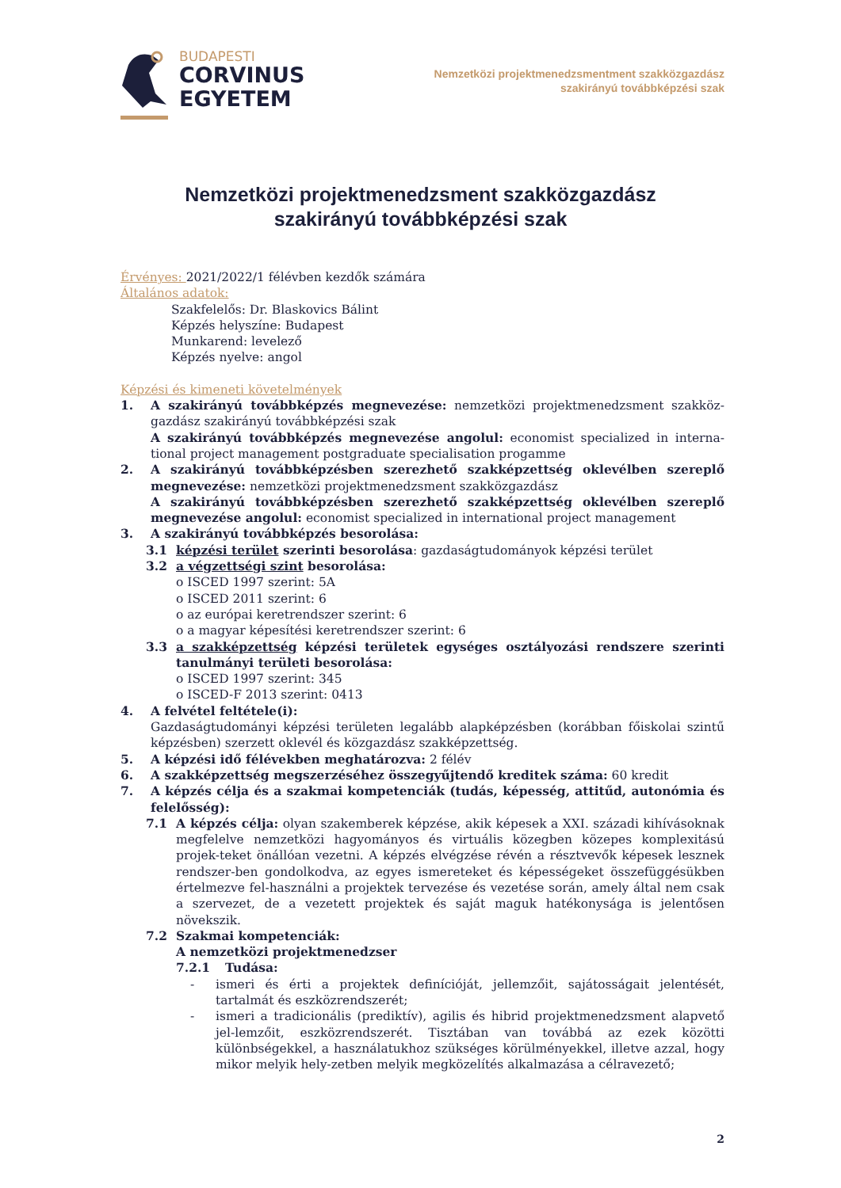BUDAPESTI
CORVINUS
EGYETEM
Nemzetközi projektmenedzsmentment szakközgazdász
szakirányú továbbképzési szak
Nemzetközi projektmenedzsment szakközgazdász
szakirányú továbbképzési szak
Érvényes: 2021/2022/1 félévben kezdők számára
Általános adatok:
Szakfelelős: Dr. Blaskovics Bálint
Képzés helyszíne: Budapest
Munkarend: levelező
Képzés nyelve: angol
Képzési és kimeneti követelmények
1. A szakirányú továbbképzés megnevezése: nemzetközi projektmenedzsment szakköz-gazdász szakirányú továbbképzési szak
A szakirányú továbbképzés megnevezése angolul: economist specialized in interna-tional project management postgraduate specialisation progamme
2. A szakirányú továbbképzésben szerezhető szakképzettség oklevélben szereplő megnevezése: nemzetközi projektmenedzsment szakközgazdász
A szakirányú továbbképzésben szerezhető szakképzettség oklevélben szereplő megnevezése angolul: economist specialized in international project management
3. A szakirányú továbbképzés besorolása:
3.1 képzési terület szerinti besorolása: gazdaságtudományok képzési terület
3.2 a végzettségi szint besorolása:
o ISCED 1997 szerint: 5A
o ISCED 2011 szerint: 6
o az európai keretrendszer szerint: 6
o a magyar képesítési keretrendszer szerint: 6
3.3 a szakképzettség képzési területek egységes osztályozási rendszere szerinti tanulmányi területi besorolása:
o ISCED 1997 szerint: 345
o ISCED-F 2013 szerint: 0413
4. A felvétel feltétele(i):
Gazdaságtudományi képzési területen legalább alapképzésben (korábban főiskolai szintű képzésben) szerzett oklevél és közgazdász szakképzettség.
5. A képzési idő félévekben meghatározva: 2 félév
6. A szakképzettség megszerzéséhez összegyűjtendő kreditek száma: 60 kredit
7. A képzés célja és a szakmai kompetenciák (tudás, képesség, attitűd, autonómia és felelősség):
7.1 A képzés célja: olyan szakemberek képzése, akik képesek a XXI. századi kihívásoknak megfelelve nemzetközi hagyományos és virtuális közegben közepes komplexitású projek-teket önállóan vezetni. A képzés elvégzése révén a résztvevők képesek lesznek rendszer-ben gondolkodva, az egyes ismereteket és képességeket összefüggésükben értelmezve fel-használni a projektek tervezése és vezetése során, amely által nem csak a szervezet, de a vezetett projektek és saját maguk hatékonysága is jelentősen növekszik.
7.2 Szakmai kompetenciák:
A nemzetközi projektmenedzser
7.2.1 Tudása:
- ismeri és érti a projektek definícióját, jellemzőit, sajátosságait jelentését, tartalmát és eszközrendszerét;
- ismeri a tradicionális (prediktív), agilis és hibrid projektmenedzsment alapvető jel-lemzőit, eszközrendszerét. Tisztában van továbbá az ezek közötti különbségekkel, a használatukhoz szükséges körülményekkel, illetve azzal, hogy mikor melyik hely-zetben melyik megközelítés alkalmazása a célravezető;
2